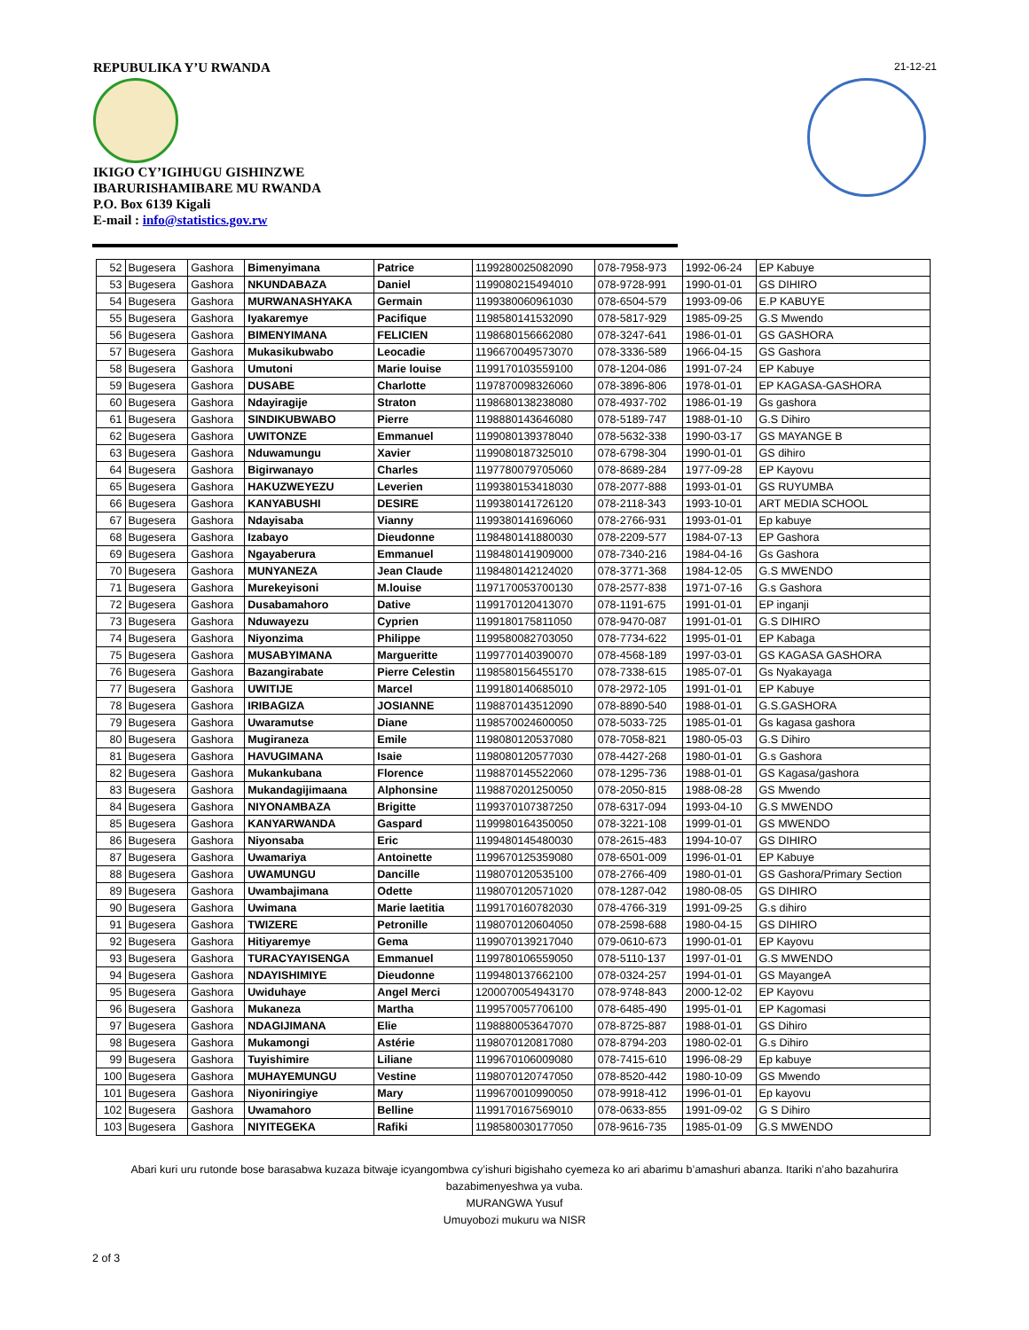REPUBULIKA Y’U RWANDA 21-12-21
IKIGO CY’IGIHUGU GISHINZWE
IBARURISHAMIBARE MU RWANDA
P.O. Box 6139 Kigali
E-mail : info@statistics.gov.rw
| 52 | Bugesera | Gashora | Bimenyimana | Patrice | 1199280025082090 | 078-7958-973 | 1992-06-24 | EP Kabuye |
| 53 | Bugesera | Gashora | NKUNDABAZA | Daniel | 1199080215494010 | 078-9728-991 | 1990-01-01 | GS DIHIRO |
| 54 | Bugesera | Gashora | MURWANASHYAKA | Germain | 1199380060961030 | 078-6504-579 | 1993-09-06 | E.P KABUYE |
| 55 | Bugesera | Gashora | Iyakaremye | Pacifique | 1198580141532090 | 078-5817-929 | 1985-09-25 | G.S Mwendo |
| 56 | Bugesera | Gashora | BIMENYIMANA | FELICIEN | 1198680156662080 | 078-3247-641 | 1986-01-01 | GS GASHORA |
| 57 | Bugesera | Gashora | Mukasikubwabo | Leocadie | 1196670049573070 | 078-3336-589 | 1966-04-15 | GS Gashora |
| 58 | Bugesera | Gashora | Umutoni | Marie louise | 1199170103559100 | 078-1204-086 | 1991-07-24 | EP Kabuye |
| 59 | Bugesera | Gashora | DUSABE | Charlotte | 1197870098326060 | 078-3896-806 | 1978-01-01 | EP KAGASA-GASHORA |
| 60 | Bugesera | Gashora | Ndayiragije | Straton | 1198680138238080 | 078-4937-702 | 1986-01-19 | Gs gashora |
| 61 | Bugesera | Gashora | SINDIKUBWABO | Pierre | 1198880143646080 | 078-5189-747 | 1988-01-10 | G.S Dihiro |
| 62 | Bugesera | Gashora | UWITONZE | Emmanuel | 1199080139378040 | 078-5632-338 | 1990-03-17 | GS MAYANGE B |
| 63 | Bugesera | Gashora | Nduwamungu | Xavier | 1199080187325010 | 078-6798-304 | 1990-01-01 | GS dihiro |
| 64 | Bugesera | Gashora | Bigirwanayo | Charles | 1197780079705060 | 078-8689-284 | 1977-09-28 | EP Kayovu |
| 65 | Bugesera | Gashora | HAKUZWEYEZU | Leverien | 1199380153418030 | 078-2077-888 | 1993-01-01 | GS RUYUMBA |
| 66 | Bugesera | Gashora | KANYABUSHI | DESIRE | 1199380141726120 | 078-2118-343 | 1993-10-01 | ART MEDIA SCHOOL |
| 67 | Bugesera | Gashora | Ndayisaba | Vianny | 1199380141696060 | 078-2766-931 | 1993-01-01 | Ep kabuye |
| 68 | Bugesera | Gashora | Izabayo | Dieudonne | 1198480141880030 | 078-2209-577 | 1984-07-13 | EP Gashora |
| 69 | Bugesera | Gashora | Ngayaberura | Emmanuel | 1198480141909000 | 078-7340-216 | 1984-04-16 | Gs Gashora |
| 70 | Bugesera | Gashora | MUNYANEZA | Jean Claude | 1198480142124020 | 078-3771-368 | 1984-12-05 | G.S MWENDO |
| 71 | Bugesera | Gashora | Murekeyisoni | M.louise | 1197170053700130 | 078-2577-838 | 1971-07-16 | G.s Gashora |
| 72 | Bugesera | Gashora | Dusabamahoro | Dative | 1199170120413070 | 078-1191-675 | 1991-01-01 | EP inganji |
| 73 | Bugesera | Gashora | Nduwayezu | Cyprien | 1199180175811050 | 078-9470-087 | 1991-01-01 | G.S DIHIRO |
| 74 | Bugesera | Gashora | Niyonzima | Philippe | 1199580082703050 | 078-7734-622 | 1995-01-01 | EP Kabaga |
| 75 | Bugesera | Gashora | MUSABYIMANA | Margueritte | 1199770140390070 | 078-4568-189 | 1997-03-01 | GS KAGASA GASHORA |
| 76 | Bugesera | Gashora | Bazangirabate | Pierre Celestin | 1198580156455170 | 078-7338-615 | 1985-07-01 | Gs Nyakayaga |
| 77 | Bugesera | Gashora | UWITIJE | Marcel | 1199180140685010 | 078-2972-105 | 1991-01-01 | EP Kabuye |
| 78 | Bugesera | Gashora | IRIBAGIZA | JOSIANNE | 1198870143512090 | 078-8890-540 | 1988-01-01 | G.S.GASHORA |
| 79 | Bugesera | Gashora | Uwaramutse | Diane | 1198570024600050 | 078-5033-725 | 1985-01-01 | Gs kagasa gashora |
| 80 | Bugesera | Gashora | Mugiraneza | Emile | 1198080120537080 | 078-7058-821 | 1980-05-03 | G.S Dihiro |
| 81 | Bugesera | Gashora | HAVUGIMANA | Isaie | 1198080120577030 | 078-4427-268 | 1980-01-01 | G.s Gashora |
| 82 | Bugesera | Gashora | Mukankubana | Florence | 1198870145522060 | 078-1295-736 | 1988-01-01 | GS Kagasa/gashora |
| 83 | Bugesera | Gashora | Mukandagijimaana | Alphonsine | 1198870201250050 | 078-2050-815 | 1988-08-28 | GS Mwendo |
| 84 | Bugesera | Gashora | NIYONAMBAZA | Brigitte | 1199370107387250 | 078-6317-094 | 1993-04-10 | G.S MWENDO |
| 85 | Bugesera | Gashora | KANYARWANDA | Gaspard | 1199980164350050 | 078-3221-108 | 1999-01-01 | GS MWENDO |
| 86 | Bugesera | Gashora | Niyonsaba | Eric | 1199480145480030 | 078-2615-483 | 1994-10-07 | GS DIHIRO |
| 87 | Bugesera | Gashora | Uwamariya | Antoinette | 1199670125359080 | 078-6501-009 | 1996-01-01 | EP Kabuye |
| 88 | Bugesera | Gashora | UWAMUNGU | Dancille | 1198070120535100 | 078-2766-409 | 1980-01-01 | GS Gashora/Primary Section |
| 89 | Bugesera | Gashora | Uwambajimana | Odette | 1198070120571020 | 078-1287-042 | 1980-08-05 | GS DIHIRO |
| 90 | Bugesera | Gashora | Uwimana | Marie laetitia | 1199170160782030 | 078-4766-319 | 1991-09-25 | G.s dihiro |
| 91 | Bugesera | Gashora | TWIZERE | Petronille | 1198070120604050 | 078-2598-688 | 1980-04-15 | GS DIHIRO |
| 92 | Bugesera | Gashora | Hitiyaremye | Gema | 1199070139217040 | 079-0610-673 | 1990-01-01 | EP Kayovu |
| 93 | Bugesera | Gashora | TURACYAYISENGA | Emmanuel | 1199780106559050 | 078-5110-137 | 1997-01-01 | G.S MWENDO |
| 94 | Bugesera | Gashora | NDAYISHIMIYE | Dieudonne | 1199480137662100 | 078-0324-257 | 1994-01-01 | GS MayangeA |
| 95 | Bugesera | Gashora | Uwiduhaye | Angel Merci | 1200070054943170 | 078-9748-843 | 2000-12-02 | EP Kayovu |
| 96 | Bugesera | Gashora | Mukaneza | Martha | 1199570057706100 | 078-6485-490 | 1995-01-01 | EP Kagomasi |
| 97 | Bugesera | Gashora | NDAGIJIMANA | Elie | 1198880053647070 | 078-8725-887 | 1988-01-01 | GS Dihiro |
| 98 | Bugesera | Gashora | Mukamongi | Astérie | 1198070120817080 | 078-8794-203 | 1980-02-01 | G.s Dihiro |
| 99 | Bugesera | Gashora | Tuyishimire | Liliane | 1199670106009080 | 078-7415-610 | 1996-08-29 | Ep kabuye |
| 100 | Bugesera | Gashora | MUHAYEMUNGU | Vestine | 1198070120747050 | 078-8520-442 | 1980-10-09 | GS Mwendo |
| 101 | Bugesera | Gashora | Niyoniringiye | Mary | 1199670010990050 | 078-9918-412 | 1996-01-01 | Ep kayovu |
| 102 | Bugesera | Gashora | Uwamahoro | Belline | 1199170167569010 | 078-0633-855 | 1991-09-02 | G S Dihiro |
| 103 | Bugesera | Gashora | NIYITEGEKA | Rafiki | 1198580030177050 | 078-9616-735 | 1985-01-09 | G.S MWENDO |
Abari kuri uru rutonde bose barasabwa kuzaza bitwaje icyangombwa cy’ishuri bigishaho cyemeza ko ari abarimu b’amashuri abanza. Itariki n’aho bazahurira bazabimenyeshwa ya vuba.
MURANGWA Yusuf
Umuyobozi mukuru wa NISR
2 of 3